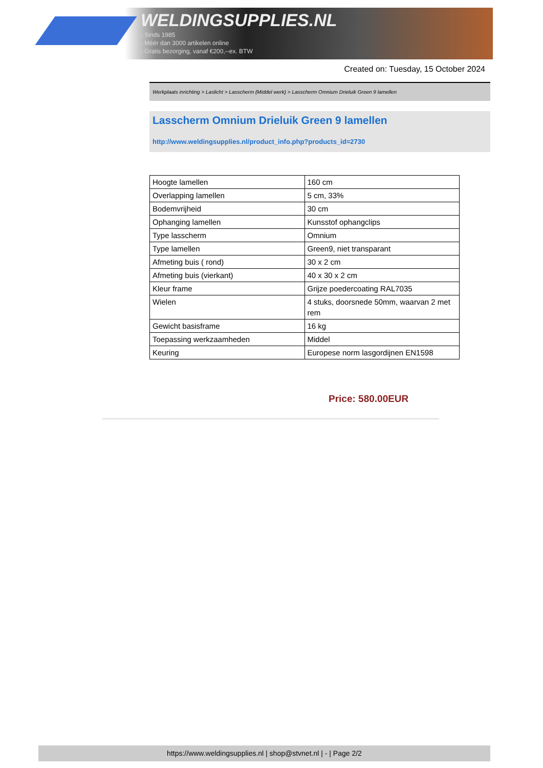WELDINGSUPPLIES.NL
- Sinds 1985
- Méér dan 3000 artikelen online
- Gratis bezorging, vanaf €200,--ex. BTW
Created on: Tuesday, 15 October 2024
Werkplaats inrichting > Laslicht > Lasscherm (Middel werk) > Lasscherm Omnium Drieluik Green 9 lamellen
Lasscherm Omnium Drieluik Green 9 lamellen
http://www.weldingsupplies.nl/product_info.php?products_id=2730
| Hoogte lamellen | 160 cm |
| Overlapping lamellen | 5 cm, 33% |
| Bodemvrijheid | 30 cm |
| Ophanging lamellen | Kunsstof ophangclips |
| Type lasscherm | Omnium |
| Type lamellen | Green9, niet transparant |
| Afmeting buis ( rond) | 30 x 2 cm |
| Afmeting buis (vierkant) | 40 x 30 x 2 cm |
| Kleur frame | Grijze poedercoating RAL7035 |
| Wielen | 4 stuks, doorsnede 50mm, waarvan 2 met rem |
| Gewicht basisframe | 16 kg |
| Toepassing werkzaamheden | Middel |
| Keuring | Europese norm lasgordijnen EN1598 |
Price: 580.00EUR
https://www.weldingsupplies.nl | shop@stvnet.nl | - | Page 2/2